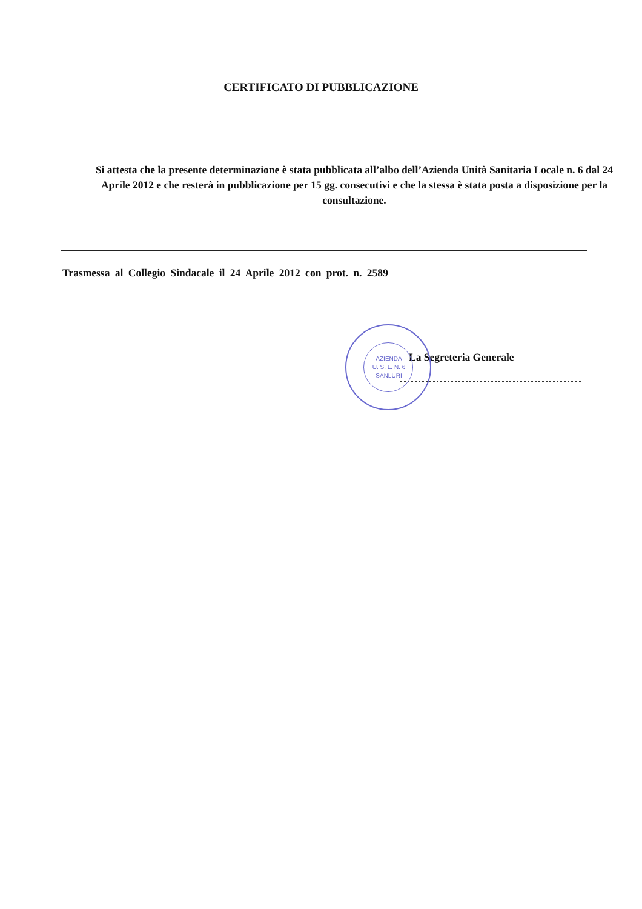CERTIFICATO DI PUBBLICAZIONE
Si attesta che la presente determinazione è stata pubblicata all’albo dell’Azienda Unità Sanitaria Locale n. 6 dal 24 Aprile 2012 e che resterà in pubblicazione per 15 gg. consecutivi e che la stessa è stata posta a disposizione per la consultazione.
Trasmessa al Collegio Sindacale il 24 Aprile 2012 con prot. n. 2589
La Segreteria Generale
AZIENDA
U. S. L. N. 6
SANLURI